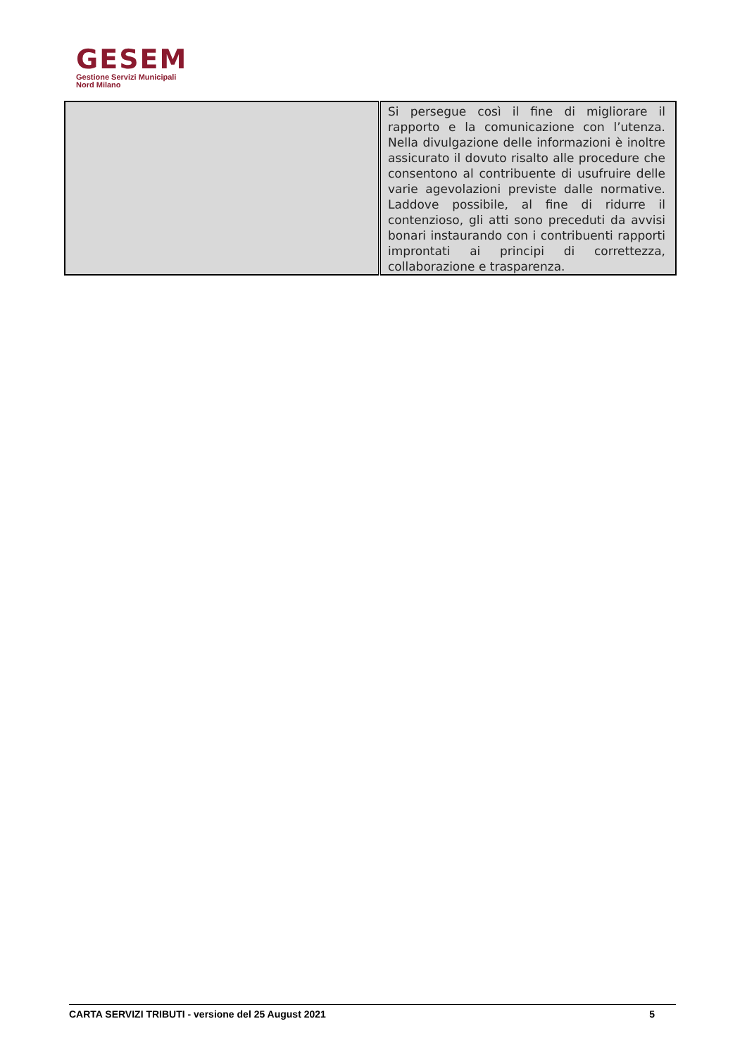GESEM
Gestione Servizi Municipali
Nord Milano
| | Si persegue così il fine di migliorare il rapporto e la comunicazione con l’utenza. Nella divulgazione delle informazioni è inoltre assicurato il dovuto risalto alle procedure che consentono al contribuente di usufruire delle varie agevolazioni previste dalle normative. Laddove possibile, al fine di ridurre il contenzioso, gli atti sono preceduti da avvisi bonari instaurando con i contribuenti rapporti improntati ai principi di correttezza, collaborazione e trasparenza. |
CARTA SERVIZI TRIBUTI - versione del 25 August 2021 5